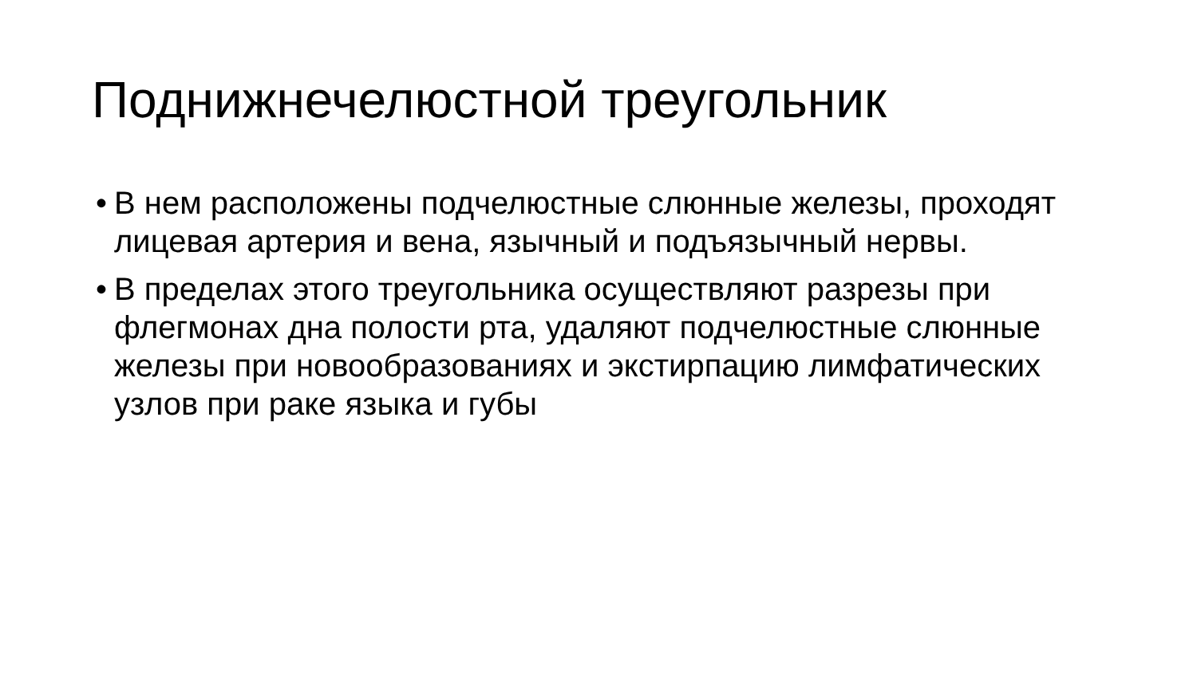Поднижнечелюстной треугольник
• В нем расположены подчелюстные слюнные железы, проходят лицевая артерия и вена, язычный и подъязычный нервы.
• В пределах этого треугольника осуществляют разрезы при флегмонах дна полости рта, удаляют подчелюстные слюнные железы при новообразованиях и экстирпацию лимфатических узлов при раке языка и губы